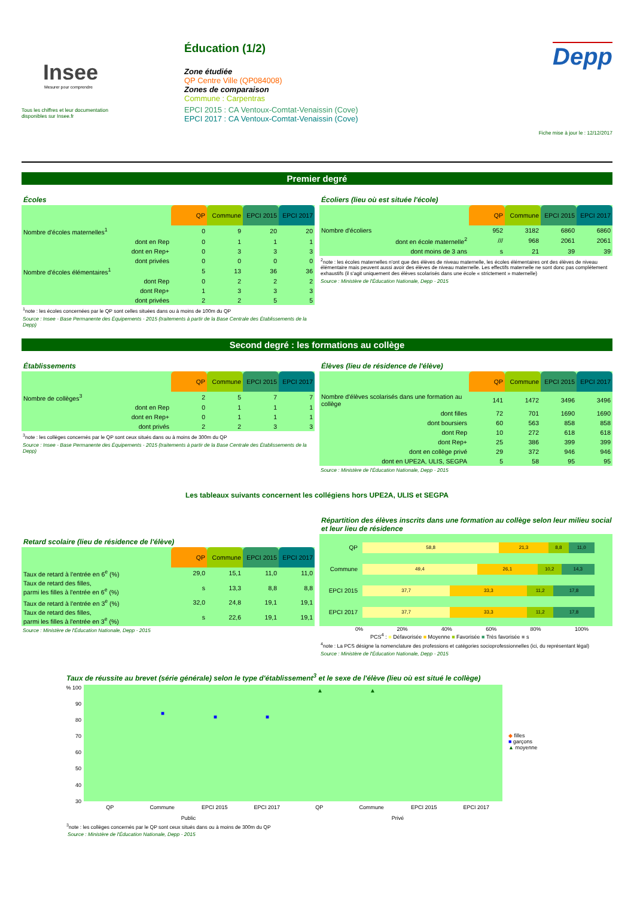Insee
Mesurer pour comprendre
Tous les chiffres et leur documentation
disponibles sur Insee.fr
Éducation (1/2)
Zone étudiée
QP Centre Ville (QP084008)
Zones de comparaison
Commune : Carpentras
EPCI 2015 : CA Ventoux-Comtat-Venaissin (Cove)
EPCI 2017 : CA Ventoux-Comtat-Venaissin (Cove)
Depp
Fiche mise à jour le : 12/12/2017
Premier degré
Écoles
| | QP | Commune | EPCI 2015 | EPCI 2017 |
| Nombre d'écoles maternelles<sup>1</sup> | 0 | 9 | 20 | 20 |
| dont en Rep | 0 | 1 | 1 | 1 |
| dont en Rep+ | 0 | 3 | 3 | 3 |
| dont privées | 0 | 0 | 0 | 0 |
| Nombre d'écoles élémentaires<sup>1</sup> | 5 | 13 | 36 | 36 |
| dont Rep | 0 | 2 | 2 | 2 |
| dont Rep+ | 1 | 3 | 3 | 3 |
| dont privées | 2 | 2 | 5 | 5 |
<sup>1</sup> note : les écoles concernées par le QP sont celles situées dans ou à moins de 100m du QP
Source : Insee - Base Permanente des Équipements - 2015 (traitements à partir de la Base Centrale des Établissements de la Depp)
Écoliers (lieu où est située l'école)
| | QP | Commune | EPCI 2015 | EPCI 2017 |
| Nombre d'écoliers | 952 | 3182 | 6860 | 6860 |
| dont en école maternelle<sup>2</sup> | /// | 968 | 2061 | 2061 |
| dont moins de 3 ans | s | 21 | 39 | 39 |
<sup>2</sup> note : les écoles maternelles n'ont que des élèves de niveau maternelle, les écoles élémentaires ont des élèves de niveau élémentaire mais peuvent aussi avoir des élèves de niveau maternelle. Les effectifs maternelle ne sont donc pas complètement exhaustifs (il s'agit uniquement des élèves scolarisés dans une école « strictement » maternelle)
Source : Ministère de l'Éducation Nationale, Depp - 2015
Second degré : les formations au collège
Établissements
| | QP | Commune | EPCI 2015 | EPCI 2017 |
| Nombre de collèges<sup>3</sup> | 2 | 5 | 7 | 7 |
| dont en Rep | 0 | 1 | 1 | 1 |
| dont en Rep+ | 0 | 1 | 1 | 1 |
| dont privés | 2 | 2 | 3 | 3 |
<sup>3</sup> note : les collèges concernés par le QP sont ceux situés dans ou à moins de 300m du QP
Source : Insee - Base Permanente des Équipements - 2015 (traitements à partir de la Base Centrale des Établissements de la Depp)
Élèves (lieu de résidence de l'élève)
| | QP | Commune | EPCI 2015 | EPCI 2017 |
| Nombre d'élèves scolarisés dans une formation au collège | 141 | 1472 | 3496 | 3496 |
| dont filles | 72 | 701 | 1690 | 1690 |
| dont boursiers | 60 | 563 | 858 | 858 |
| dont Rep | 10 | 272 | 618 | 618 |
| dont Rep+ | 25 | 386 | 399 | 399 |
| dont en collège privé | 29 | 372 | 946 | 946 |
| dont en UPE2A, ULIS, SEGPA | 5 | 58 | 95 | 95 |
Source : Ministère de l'Éducation Nationale, Depp - 2015
Les tableaux suivants concernent les collégiens hors UPE2A, ULIS et SEGPA
Retard scolaire (lieu de résidence de l'élève)
| | QP | Commune | EPCI 2015 | EPCI 2017 |
| Taux de retard à l'entrée en 6<sup>e</sup> (%) | 29,0 | 15,1 | 11,0 | 11,0 |
| Taux de retard des filles, parmi les filles à l'entrée en 6<sup>e</sup> (%) | s | 13,3 | 8,8 | 8,8 |
| Taux de retard à l'entrée en 3<sup>e</sup> (%) | 32,0 | 24,8 | 19,1 | 19,1 |
| Taux de retard des filles, parmi les filles à l'entrée en 3<sup>e</sup> (%) | s | 22,6 | 19,1 | 19,1 |
Source : Ministère de l'Éducation Nationale, Depp - 2015
Répartition des élèves inscrits dans une formation au collège selon leur milieu social et leur lieu de résidence
QP
58,8 21,3 8,8 11,0
Commune
49,4 26,1 10,2 14,3
EPCI 2015
37,7 33,3 11,2 17,8
EPCI 2017
37,7 33,3 11,2 17,8
0% 20% 40% 60% 80% 100%
PCS<sup>4</sup> : ■ Défavorisée ■ Moyenne ■ Favorisée ■ Très favorisée ■ s
<sup>4</sup> note : La PCS désigne la nomenclature des professions et catégories socioprofessionnelles (ici, du représentant légal)
Source : Ministère de l'Éducation Nationale, Depp - 2015
Taux de réussite au brevet (série générale) selon le type d'établissement<sup>3</sup> et le sexe de l'élève (lieu où est situé le collège)
% 100
90
80
70
60
50
40
30
■
■ ■
▲ ▲
◆ filles
■ garçons
▲ moyenne
QP Commune EPCI 2015 EPCI 2017 QP Commune EPCI 2015 EPCI 2017
Public Privé
<sup>3</sup> note : les collèges concernés par le QP sont ceux situés dans ou à moins de 300m du QP
Source : Ministère de l'Éducation Nationale, Depp - 2015